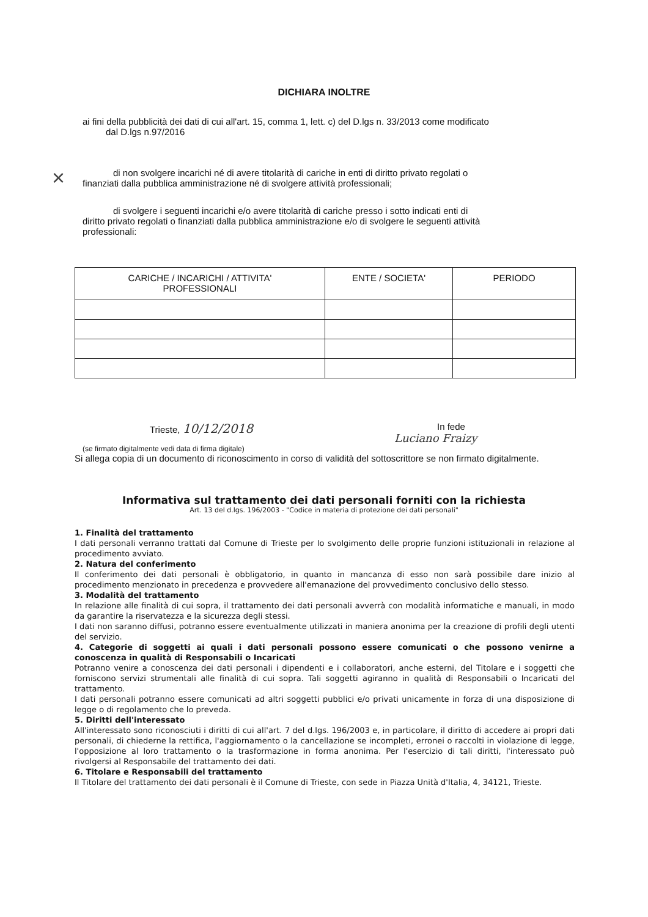DICHIARA INOLTRE
ai fini della pubblicità dei dati di cui all'art. 15, comma 1, lett. c) del D.lgs n. 33/2013 come modificato
dal D.lgs n.97/2016
× di non svolgere incarichi né di avere titolarità di cariche in enti di diritto privato regolati o
finanziati dalla pubblica amministrazione né di svolgere attività professionali;
di svolgere i seguenti incarichi e/o avere titolarità di cariche presso i sotto indicati enti di
diritto privato regolati o finanziati dalla pubblica amministrazione e/o di svolgere le seguenti attività
professionali:
| CARICHE / INCARICHI / ATTIVITA' PROFESSIONALI | ENTE / SOCIETA' | PERIODO |
| --- | --- | --- |
Trieste, 10/12/2018
In fede
Luciano Fraizy
(se firmato digitalmente vedi data di firma digitale)
Si allega copia di un documento di riconoscimento in corso di validità del sottoscrittore se non firmato digitalmente.
Informativa sul trattamento dei dati personali forniti con la richiesta
Art. 13 del d.lgs. 196/2003 - "Codice in materia di protezione dei dati personali"
1. Finalità del trattamento
I dati personali verranno trattati dal Comune di Trieste per lo svolgimento delle proprie funzioni istituzionali in relazione al procedimento avviato.
2. Natura del conferimento
Il conferimento dei dati personali è obbligatorio, in quanto in mancanza di esso non sarà possibile dare inizio al procedimento menzionato in precedenza e provvedere all'emanazione del provvedimento conclusivo dello stesso.
3. Modalità del trattamento
In relazione alle finalità di cui sopra, il trattamento dei dati personali avverrà con modalità informatiche e manuali, in modo da garantire la riservatezza e la sicurezza degli stessi.
I dati non saranno diffusi, potranno essere eventualmente utilizzati in maniera anonima per la creazione di profili degli utenti del servizio.
4. Categorie di soggetti ai quali i dati personali possono essere comunicati o che possono venirne a conoscenza in qualità di Responsabili o Incaricati
Potranno venire a conoscenza dei dati personali i dipendenti e i collaboratori, anche esterni, del Titolare e i soggetti che forniscono servizi strumentali alle finalità di cui sopra. Tali soggetti agiranno in qualità di Responsabili o Incaricati del trattamento.
I dati personali potranno essere comunicati ad altri soggetti pubblici e/o privati unicamente in forza di una disposizione di legge o di regolamento che lo preveda.
5. Diritti dell'interessato
All'interessato sono riconosciuti i diritti di cui all'art. 7 del d.lgs. 196/2003 e, in particolare, il diritto di accedere ai propri dati personali, di chiederne la rettifica, l'aggiornamento o la cancellazione se incompleti, erronei o raccolti in violazione di legge, l'opposizione al loro trattamento o la trasformazione in forma anonima. Per l'esercizio di tali diritti, l'interessato può rivolgersi al Responsabile del trattamento dei dati.
6. Titolare e Responsabili del trattamento
Il Titolare del trattamento dei dati personali è il Comune di Trieste, con sede in Piazza Unità d'Italia, 4, 34121, Trieste.